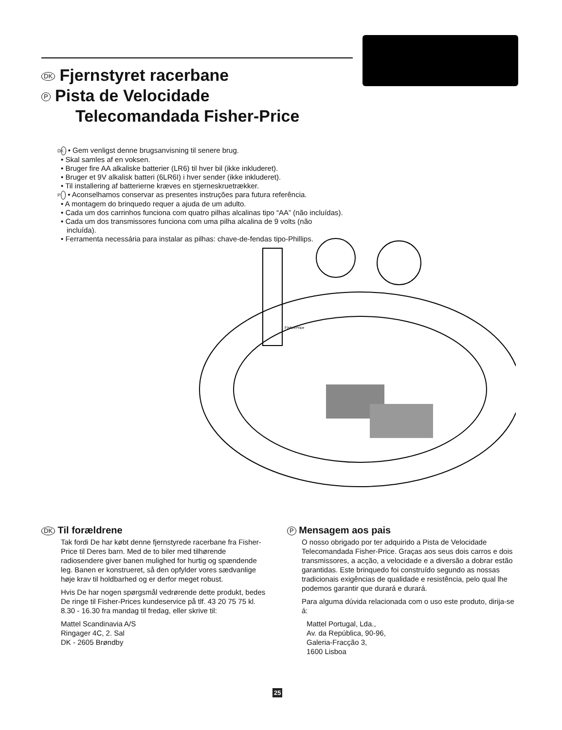DK Fjernstyret racerbane
P Pista de Velocidade
Telecomandada Fisher-Price
DK • Gem venligst denne brugsanvisning til senere brug.
• Skal samles af en voksen.
• Bruger fire AA alkaliske batterier (LR6) til hver bil (ikke inkluderet).
• Bruger et 9V alkalisk batteri (6LR6I) i hver sender (ikke inkluderet).
• Til installering af batterierne kræves en stjerneskruetrækker.
P • Aconselhamos conservar as presentes instruções para futura referência.
• A montagem do brinquedo requer a ajuda de um adulto.
• Cada um dos carrinhos funciona com quatro pilhas alcalinas tipo “AA” (não incluídas).
• Cada um dos transmissores funciona com uma pilha alcalina de 9 volts (não incluída).
• Ferramenta necessária para instalar as pilhas: chave-de-fendas tipo-Phillips.
FisherPrice
DK Til forældrene
Tak fordi De har købt denne fjernstyrede racerbane fra Fisher-Price til Deres barn. Med de to biler med tilhørende radiosendere giver banen mulighed for hurtig og spændende leg. Banen er konstrueret, så den opfylder vores sædvanlige høje krav til holdbarhed og er derfor meget robust.
Hvis De har nogen spørgsmål vedrørende dette produkt, bedes De ringe til Fisher-Prices kundeservice på tlf. 43 20 75 75 kl. 8.30 - 16.30 fra mandag til fredag, eller skrive til:
Mattel Scandinavia A/S
Ringager 4C, 2. Sal
DK - 2605 Brøndby
P Mensagem aos pais
O nosso obrigado por ter adquirido a Pista de Velocidade Telecomandada Fisher-Price. Graças aos seus dois carros e dois transmissores, a acção, a velocidade e a diversão a dobrar estão garantidas. Este brinquedo foi construído segundo as nossas tradicionais exigências de qualidade e resistência, pelo qual lhe podemos garantir que durará e durará.
Para alguma dúvida relacionada com o uso este produto, dirija-se á:
Mattel Portugal, Lda.,
Av. da República, 90-96,
Galeria-Fracção 3,
1600 Lisboa
25